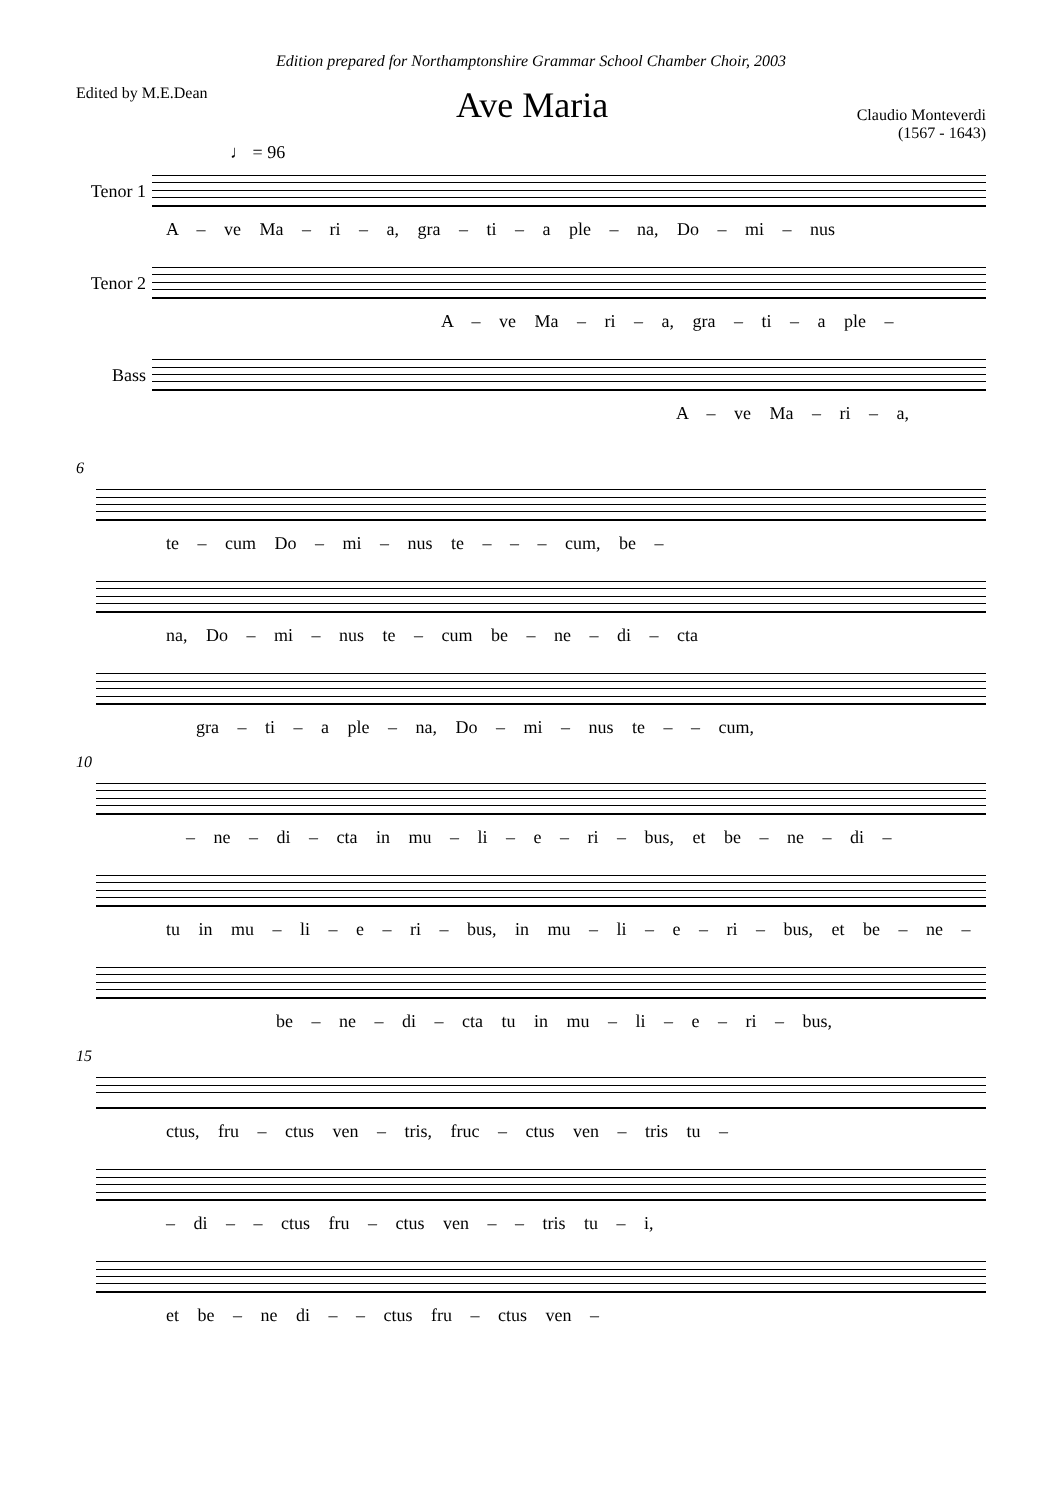Edition prepared for Northamptonshire Grammar School Chamber Choir, 2003
Edited by M.E.Dean
Ave Maria
Claudio Monteverdi
(1567 - 1643)
♩ = 96
Tenor 1
A – ve Ma – ri – a, gra – ti – a ple – na, Do – mi – nus
Tenor 2
A – ve Ma – ri – a, gra – ti – a ple –
Bass
A – ve Ma – ri – a,
6
te – cum Do – mi – nus te – – – cum, be –
na, Do – mi – nus te – cum be – ne – di – cta
gra – ti – a ple – na, Do – mi – nus te – – cum,
10
– ne – di – cta in mu – li – e – ri – bus, et be – ne – di –
tu in mu – li – e – ri – bus, in mu – li – e – ri – bus, et be – ne –
be – ne – di – cta tu in mu – li – e – ri – bus,
15
ctus, fru – ctus ven – tris, fruc – ctus ven – tris tu –
– di – – ctus fru – ctus ven – – tris tu – i,
et be – ne di – – ctus fru – ctus ven –